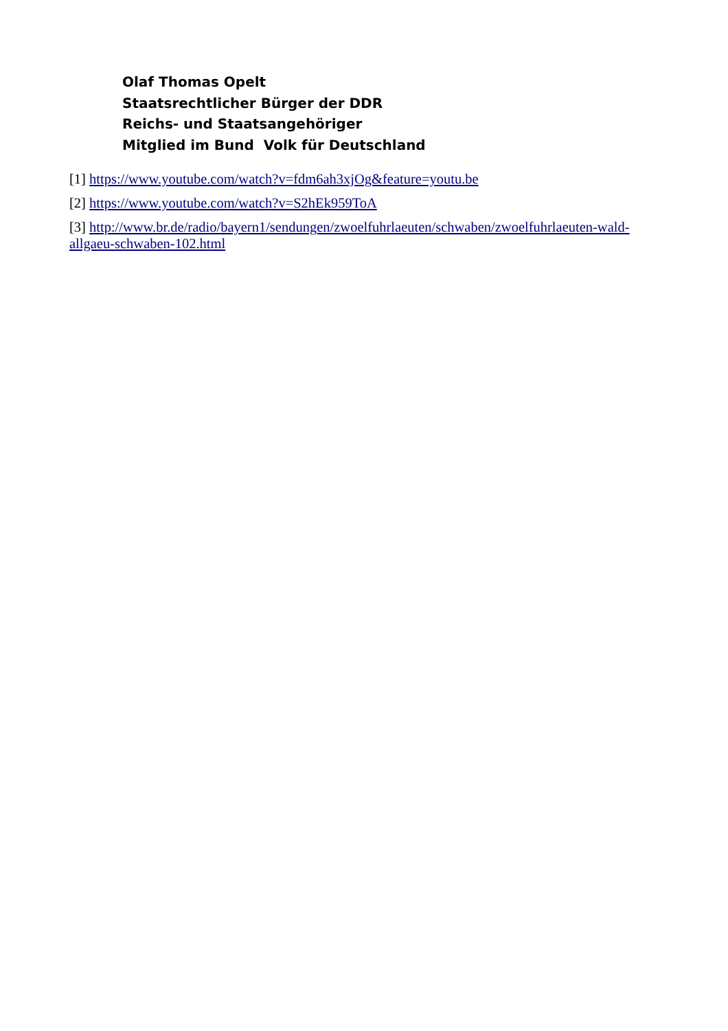Olaf Thomas Opelt
Staatsrechtlicher Bürger der DDR
Reichs- und Staatsangehöriger
Mitglied im Bund Volk für Deutschland
[1] https://www.youtube.com/watch?v=fdm6ah3xjOg&feature=youtu.be
[2] https://www.youtube.com/watch?v=S2hEk959ToA
[3] http://www.br.de/radio/bayern1/sendungen/zwoelfuhrlaeuten/schwaben/zwoelfuhrlaeuten-wald-allgaeu-schwaben-102.html